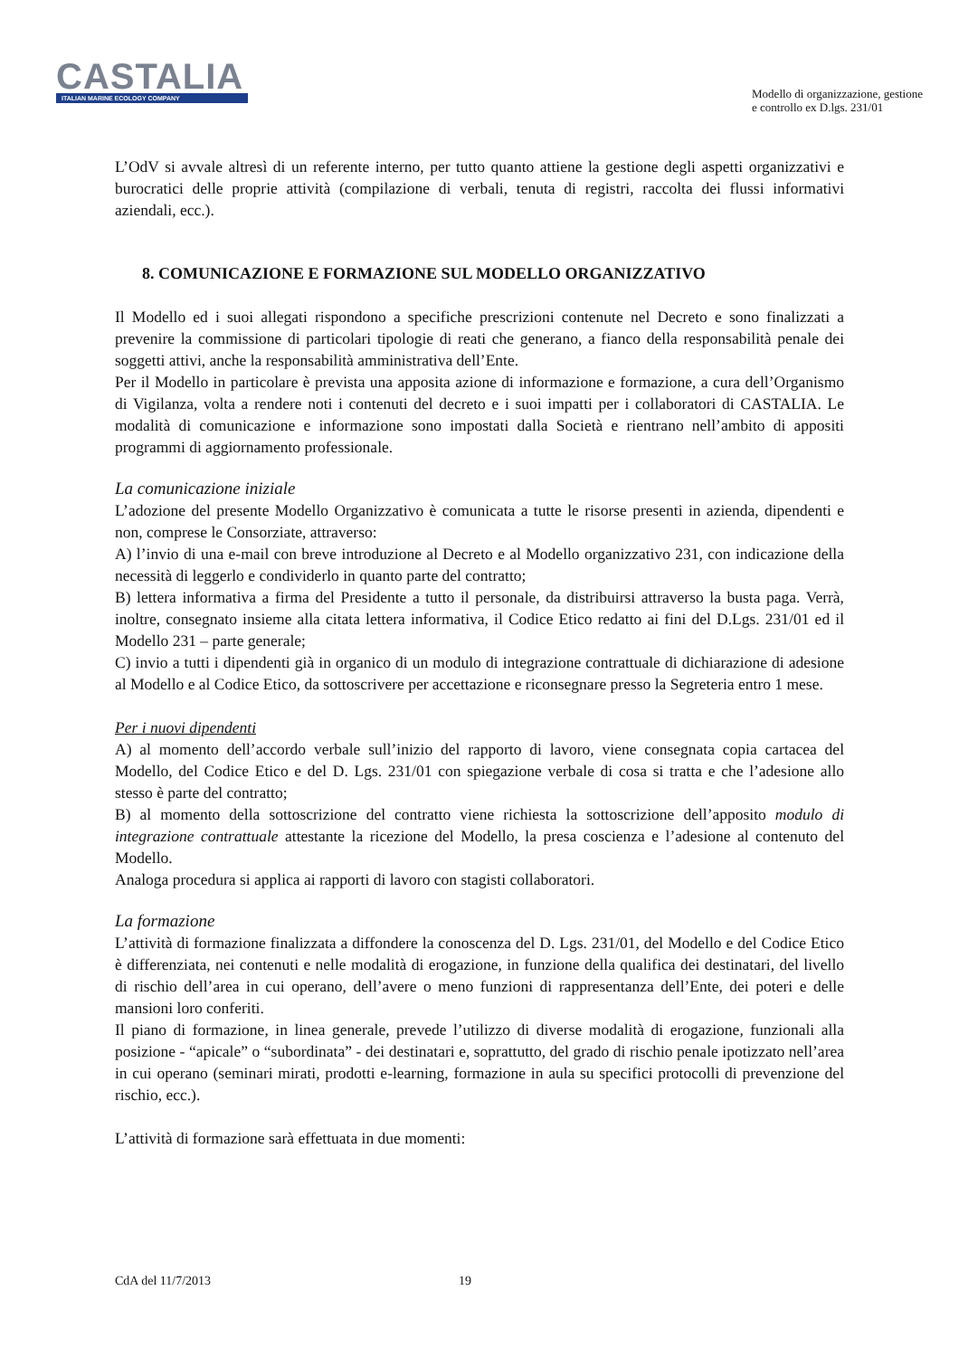CASTALIA
ITALIAN MARINE ECOLOGY COMPANY
Modello di organizzazione, gestione
e controllo ex D.lgs. 231/01
L’OdV si avvale altresì di un referente interno, per tutto quanto attiene la gestione degli aspetti organizzativi e burocratici delle proprie attività (compilazione di verbali, tenuta di registri, raccolta dei flussi informativi aziendali, ecc.).
8. COMUNICAZIONE E FORMAZIONE SUL MODELLO ORGANIZZATIVO
Il Modello ed i suoi allegati rispondono a specifiche prescrizioni contenute nel Decreto e sono finalizzati a prevenire la commissione di particolari tipologie di reati che generano, a fianco della responsabilità penale dei soggetti attivi, anche la responsabilità amministrativa dell’Ente.
Per il Modello in particolare è prevista una apposita azione di informazione e formazione, a cura dell’Organismo di Vigilanza, volta a rendere noti i contenuti del decreto e i suoi impatti per i collaboratori di CASTALIA. Le modalità di comunicazione e informazione sono impostati dalla Società e rientrano nell’ambito di appositi programmi di aggiornamento professionale.
La comunicazione iniziale
L’adozione del presente Modello Organizzativo è comunicata a tutte le risorse presenti in azienda, dipendenti e non, comprese le Consorziate, attraverso:
A) l’invio di una e-mail con breve introduzione al Decreto e al Modello organizzativo 231, con indicazione della necessità di leggerlo e condividerlo in quanto parte del contratto;
B) lettera informativa a firma del Presidente a tutto il personale, da distribuirsi attraverso la busta paga. Verrà, inoltre, consegnato insieme alla citata lettera informativa, il Codice Etico redatto ai fini del D.Lgs. 231/01 ed il Modello 231 – parte generale;
C) invio a tutti i dipendenti già in organico di un modulo di integrazione contrattuale di dichiarazione di adesione al Modello e al Codice Etico, da sottoscrivere per accettazione e riconsegnare presso la Segreteria entro 1 mese.
Per i nuovi dipendenti
A) al momento dell’accordo verbale sull’inizio del rapporto di lavoro, viene consegnata copia cartacea del Modello, del Codice Etico e del D. Lgs. 231/01 con spiegazione verbale di cosa si tratta e che l’adesione allo stesso è parte del contratto;
B) al momento della sottoscrizione del contratto viene richiesta la sottoscrizione dell’apposito modulo di integrazione contrattuale attestante la ricezione del Modello, la presa coscienza e l’adesione al contenuto del Modello.
Analoga procedura si applica ai rapporti di lavoro con stagisti collaboratori.
La formazione
L’attività di formazione finalizzata a diffondere la conoscenza del D. Lgs. 231/01, del Modello e del Codice Etico è differenziata, nei contenuti e nelle modalità di erogazione, in funzione della qualifica dei destinatari, del livello di rischio dell’area in cui operano, dell’avere o meno funzioni di rappresentanza dell’Ente, dei poteri e delle mansioni loro conferiti.
Il piano di formazione, in linea generale, prevede l’utilizzo di diverse modalità di erogazione, funzionali alla posizione - “apicale” o “subordinata” - dei destinatari e, soprattutto, del grado di rischio penale ipotizzato nell’area in cui operano (seminari mirati, prodotti e-learning, formazione in aula su specifici protocolli di prevenzione del rischio, ecc.).
L’attività di formazione sarà effettuata in due momenti:
CdA del 11/7/2013 19